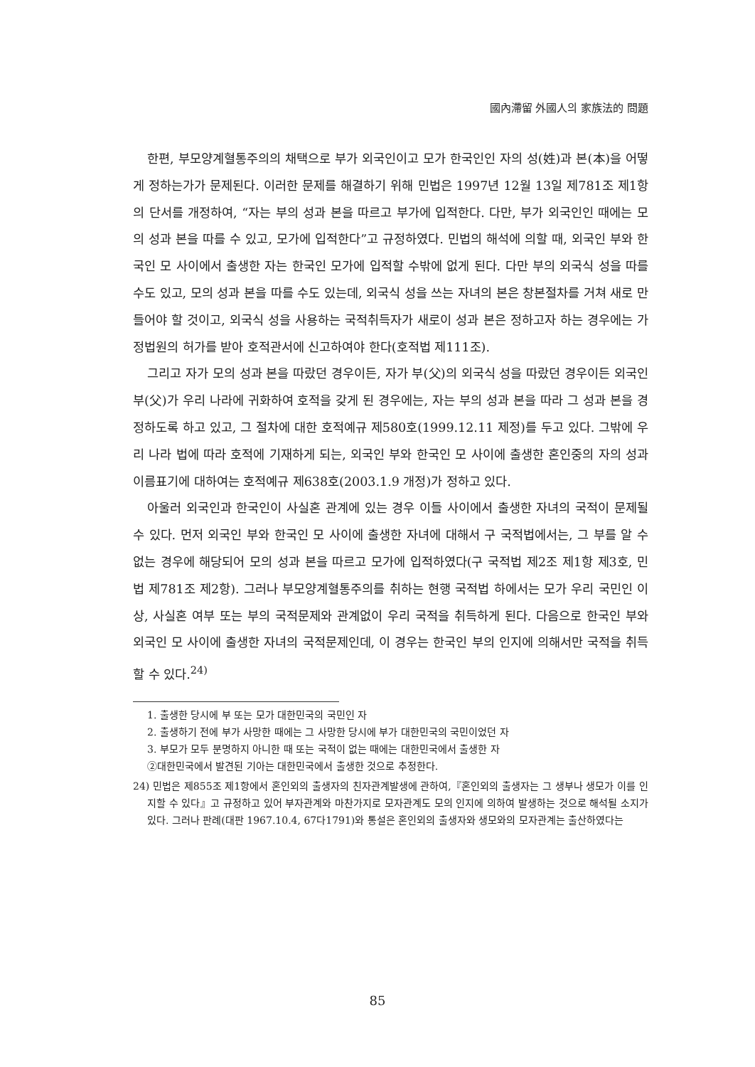國內滯留 外國人의 家族法的 問題
한편, 부모양계혈통주의의 채택으로 부가 외국인이고 모가 한국인인 자의 성(姓)과 본(本)을 어떻게 정하는가가 문제된다. 이러한 문제를 해결하기 위해 민법은 1997년 12월 13일 제781조 제1항의 단서를 개정하여, “자는 부의 성과 본을 따르고 부가에 입적한다. 다만, 부가 외국인인 때에는 모의 성과 본을 따를 수 있고, 모가에 입적한다”고 규정하였다. 민법의 해석에 의할 때, 외국인 부와 한국인 모 사이에서 출생한 자는 한국인 모가에 입적할 수밖에 없게 된다. 다만 부의 외국식 성을 따를 수도 있고, 모의 성과 본을 따를 수도 있는데, 외국식 성을 쓰는 자녀의 본은 창본절차를 거쳐 새로 만들어야 할 것이고, 외국식 성을 사용하는 국적취득자가 새로이 성과 본은 정하고자 하는 경우에는 가정법원의 허가를 받아 호적관서에 신고하여야 한다(호적법 제111조).
그리고 자가 모의 성과 본을 따랐던 경우이든, 자가 부(父)의 외국식 성을 따랐던 경우이든 외국인 부(父)가 우리 나라에 귀화하여 호적을 갖게 된 경우에는, 자는 부의 성과 본을 따라 그 성과 본을 경정하도록 하고 있고, 그 절차에 대한 호적예규 제580호(1999.12.11 제정)를 두고 있다. 그밖에 우리 나라 법에 따라 호적에 기재하게 되는, 외국인 부와 한국인 모 사이에 출생한 혼인중의 자의 성과 이름표기에 대하여는 호적예규 제638호(2003.1.9 개정)가 정하고 있다.
아울러 외국인과 한국인이 사실혼 관계에 있는 경우 이들 사이에서 출생한 자녀의 국적이 문제될 수 있다. 먼저 외국인 부와 한국인 모 사이에 출생한 자녀에 대해서 구 국적법에서는, 그 부를 알 수 없는 경우에 해당되어 모의 성과 본을 따르고 모가에 입적하였다(구 국적법 제2조 제1항 제3호, 민법 제781조 제2항). 그러나 부모양계혈통주의를 취하는 현행 국적법 하에서는 모가 우리 국민인 이상, 사실혼 여부 또는 부의 국적문제와 관계없이 우리 국적을 취득하게 된다. 다음으로 한국인 부와 외국인 모 사이에 출생한 자녀의 국적문제인데, 이 경우는 한국인 부의 인지에 의해서만 국적을 취득할 수 있다.<sup>24)</sup>
1. 출생한 당시에 부 또는 모가 대한민국의 국민인 자
2. 출생하기 전에 부가 사망한 때에는 그 사망한 당시에 부가 대한민국의 국민이었던 자
3. 부모가 모두 분명하지 아니한 때 또는 국적이 없는 때에는 대한민국에서 출생한 자
②대한민국에서 발견된 기아는 대한민국에서 출생한 것으로 추정한다.
24) 민법은 제855조 제1항에서 혼인외의 출생자의 친자관계발생에 관하여,『혼인외의 출생자는 그 생부나 생모가 이를 인지할 수 있다』고 규정하고 있어 부자관계와 마찬가지로 모자관계도 모의 인지에 의하여 발생하는 것으로 해석될 소지가 있다. 그러나 판례(대판 1967.10.4, 67다1791)와 통설은 혼인외의 출생자와 생모와의 모자관계는 출산하였다는
85